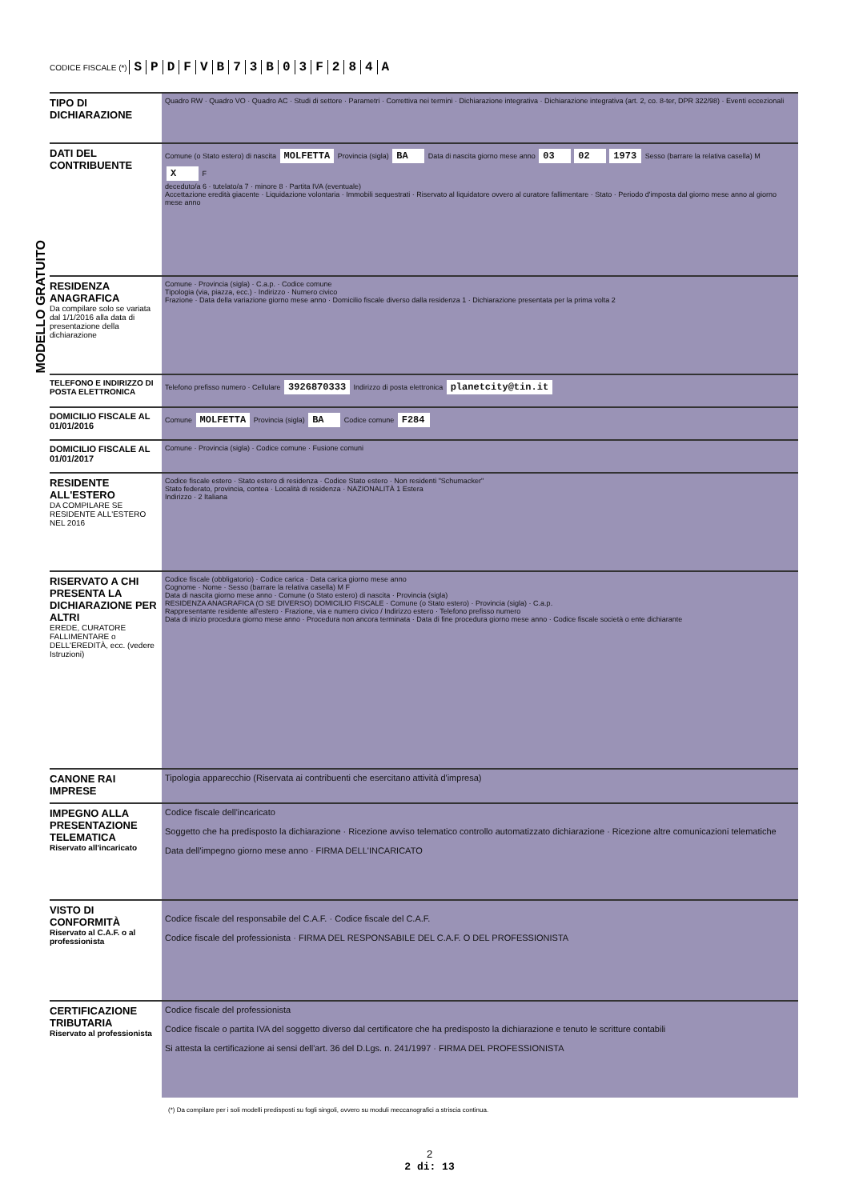CODICE FISCALE (*) SPDFVB 73 B 03 F 284 A
MODELLO GRATUITO
TIPO DI DICHIARAZIONE
Quadro RW · Quadro VO · Quadro AC · Studi di settore · Parametri · Correttiva nei termini · Dichiarazione integrativa · Dichiarazione integrativa (art. 2, co. 8-ter, DPR 322/98) · Eventi eccezionali
DATI DEL CONTRIBUENTE
Comune (o Stato estero) di nascita MOLFETTA Provincia (sigla) BA Data di nascita giorno mese anno 03 02 1973 Sesso (barrare la relativa casella) M X F
deceduto/a 6 · tutelato/a 7 · minore 8 · Partita IVA (eventuale)
Accettazione eredità giacente · Liquidazione volontaria · Immobili sequestrati · Riservato al liquidatore ovvero al curatore fallimentare · Stato · Periodo d'imposta dal giorno mese anno al giorno mese anno
RESIDENZA ANAGRAFICA
Da compilare solo se variata dal 1/1/2016 alla data di presentazione della dichiarazione
Comune · Provincia (sigla) · C.a.p. · Codice comune
Tipologia (via, piazza, ecc.) · Indirizzo · Numero civico
Frazione · Data della variazione giorno mese anno · Domicilio fiscale diverso dalla residenza 1 · Dichiarazione presentata per la prima volta 2
TELEFONO E INDIRIZZO DI POSTA ELETTRONICA
Telefono prefisso numero · Cellulare 3926870333 Indirizzo di posta elettronica planetcity@tin.it
DOMICILIO FISCALE AL 01/01/2016
Comune MOLFETTA Provincia (sigla) BA Codice comune F284
DOMICILIO FISCALE AL 01/01/2017
Comune · Provincia (sigla) · Codice comune · Fusione comuni
RESIDENTE ALL'ESTERO
DA COMPILARE SE RESIDENTE ALL'ESTERO NEL 2016
Codice fiscale estero · Stato estero di residenza · Codice Stato estero · Non residenti "Schumacker"
Stato federato, provincia, contea · Località di residenza · NAZIONALITÀ 1 Estera
Indirizzo · 2 Italiana
RISERVATO A CHI PRESENTA LA DICHIARAZIONE PER ALTRI
EREDE, CURATORE FALLIMENTARE o DELL'EREDITÀ, ecc. (vedere Istruzioni)
Codice fiscale (obbligatorio) · Codice carica · Data carica giorno mese anno
Cognome · Nome · Sesso (barrare la relativa casella) M F
Data di nascita giorno mese anno · Comune (o Stato estero) di nascita · Provincia (sigla)
RESIDENZA ANAGRAFICA (O SE DIVERSO) DOMICILIO FISCALE · Comune (o Stato estero) · Provincia (sigla) · C.a.p.
Rappresentante residente all'estero · Frazione, via e numero civico / Indirizzo estero · Telefono prefisso numero
Data di inizio procedura giorno mese anno · Procedura non ancora terminata · Data di fine procedura giorno mese anno · Codice fiscale società o ente dichiarante
CANONE RAI IMPRESE
Tipologia apparecchio (Riservata ai contribuenti che esercitano attività d'impresa)
IMPEGNO ALLA PRESENTAZIONE TELEMATICA
Riservato all'incaricato
Codice fiscale dell'incaricato
Soggetto che ha predisposto la dichiarazione · Ricezione avviso telematico controllo automatizzato dichiarazione · Ricezione altre comunicazioni telematiche
Data dell'impegno giorno mese anno · FIRMA DELL'INCARICATO
VISTO DI CONFORMITÀ
Riservato al C.A.F. o al professionista
Codice fiscale del responsabile del C.A.F. · Codice fiscale del C.A.F.
Codice fiscale del professionista · FIRMA DEL RESPONSABILE DEL C.A.F. O DEL PROFESSIONISTA
CERTIFICAZIONE TRIBUTARIA
Riservato al professionista
Codice fiscale del professionista
Codice fiscale o partita IVA del soggetto diverso dal certificatore che ha predisposto la dichiarazione e tenuto le scritture contabili
Si attesta la certificazione ai sensi dell'art. 36 del D.Lgs. n. 241/1997 · FIRMA DEL PROFESSIONISTA
(*) Da compilare per i soli modelli predisposti su fogli singoli, ovvero su moduli meccanografici a striscia continua.
2
2 di: 13